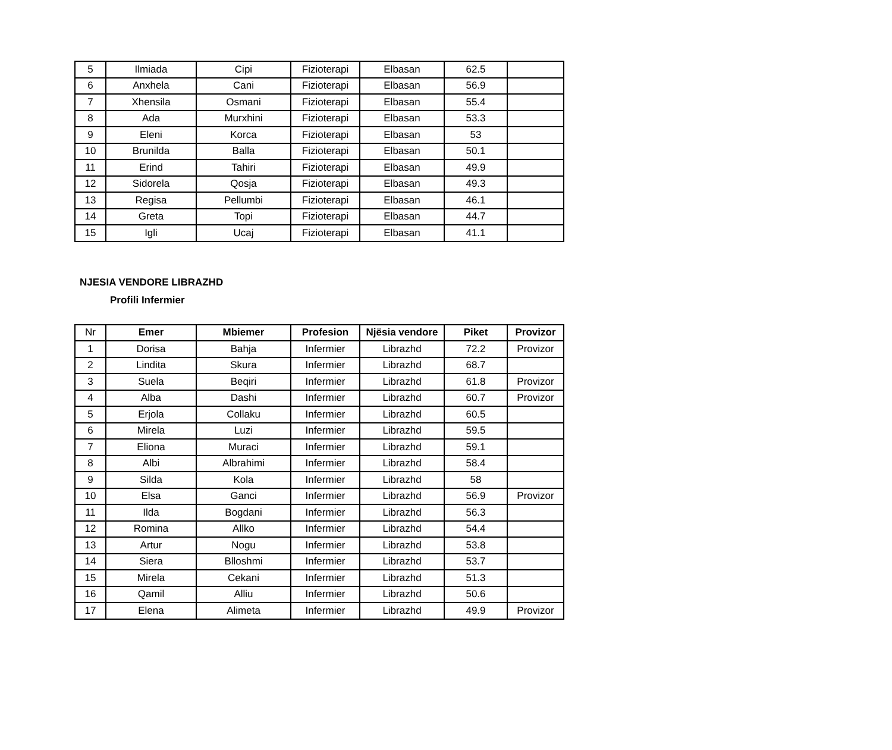| 5 | Ilmiada | Cipi | Fizioterapi | Elbasan | 62.5 | |
| 6 | Anxhela | Cani | Fizioterapi | Elbasan | 56.9 | |
| 7 | Xhensila | Osmani | Fizioterapi | Elbasan | 55.4 | |
| 8 | Ada | Murxhini | Fizioterapi | Elbasan | 53.3 | |
| 9 | Eleni | Korca | Fizioterapi | Elbasan | 53 | |
| 10 | Brunilda | Balla | Fizioterapi | Elbasan | 50.1 | |
| 11 | Erind | Tahiri | Fizioterapi | Elbasan | 49.9 | |
| 12 | Sidorela | Qosja | Fizioterapi | Elbasan | 49.3 | |
| 13 | Regisa | Pellumbi | Fizioterapi | Elbasan | 46.1 | |
| 14 | Greta | Topi | Fizioterapi | Elbasan | 44.7 | |
| 15 | Igli | Ucaj | Fizioterapi | Elbasan | 41.1 | |
NJESIA VENDORE LIBRAZHD
Profili Infermier
| Nr | Emer | Mbiemer | Profesion | Njësia vendore | Piket | Provizor |
| 1 | Dorisa | Bahja | Infermier | Librazhd | 72.2 | Provizor |
| 2 | Lindita | Skura | Infermier | Librazhd | 68.7 | |
| 3 | Suela | Beqiri | Infermier | Librazhd | 61.8 | Provizor |
| 4 | Alba | Dashi | Infermier | Librazhd | 60.7 | Provizor |
| 5 | Erjola | Collaku | Infermier | Librazhd | 60.5 | |
| 6 | Mirela | Luzi | Infermier | Librazhd | 59.5 | |
| 7 | Eliona | Muraci | Infermier | Librazhd | 59.1 | |
| 8 | Albi | Albrahimi | Infermier | Librazhd | 58.4 | |
| 9 | Silda | Kola | Infermier | Librazhd | 58 | |
| 10 | Elsa | Ganci | Infermier | Librazhd | 56.9 | Provizor |
| 11 | Ilda | Bogdani | Infermier | Librazhd | 56.3 | |
| 12 | Romina | Allko | Infermier | Librazhd | 54.4 | |
| 13 | Artur | Nogu | Infermier | Librazhd | 53.8 | |
| 14 | Siera | Blloshmi | Infermier | Librazhd | 53.7 | |
| 15 | Mirela | Cekani | Infermier | Librazhd | 51.3 | |
| 16 | Qamil | Alliu | Infermier | Librazhd | 50.6 | |
| 17 | Elena | Alimeta | Infermier | Librazhd | 49.9 | Provizor |